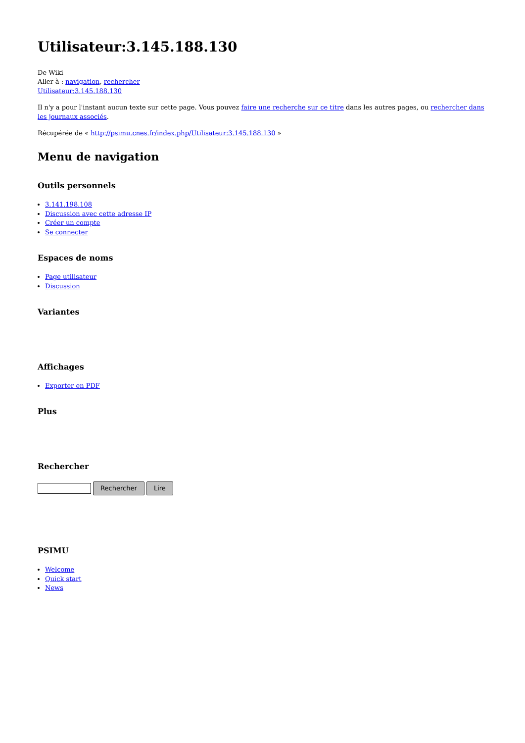Utilisateur:3.145.188.130
De Wiki
Aller à : navigation, rechercher
Utilisateur:3.145.188.130
Il n'y a pour l'instant aucun texte sur cette page. Vous pouvez faire une recherche sur ce titre dans les autres pages, ou rechercher dans les journaux associés.
Récupérée de « http://psimu.cnes.fr/index.php/Utilisateur:3.145.188.130 »
Menu de navigation
Outils personnels
3.141.198.108
Discussion avec cette adresse IP
Créer un compte
Se connecter
Espaces de noms
Page utilisateur
Discussion
Variantes
Affichages
Exporter en PDF
Plus
Rechercher
Rechercher Lire
PSIMU
Welcome
Quick start
News